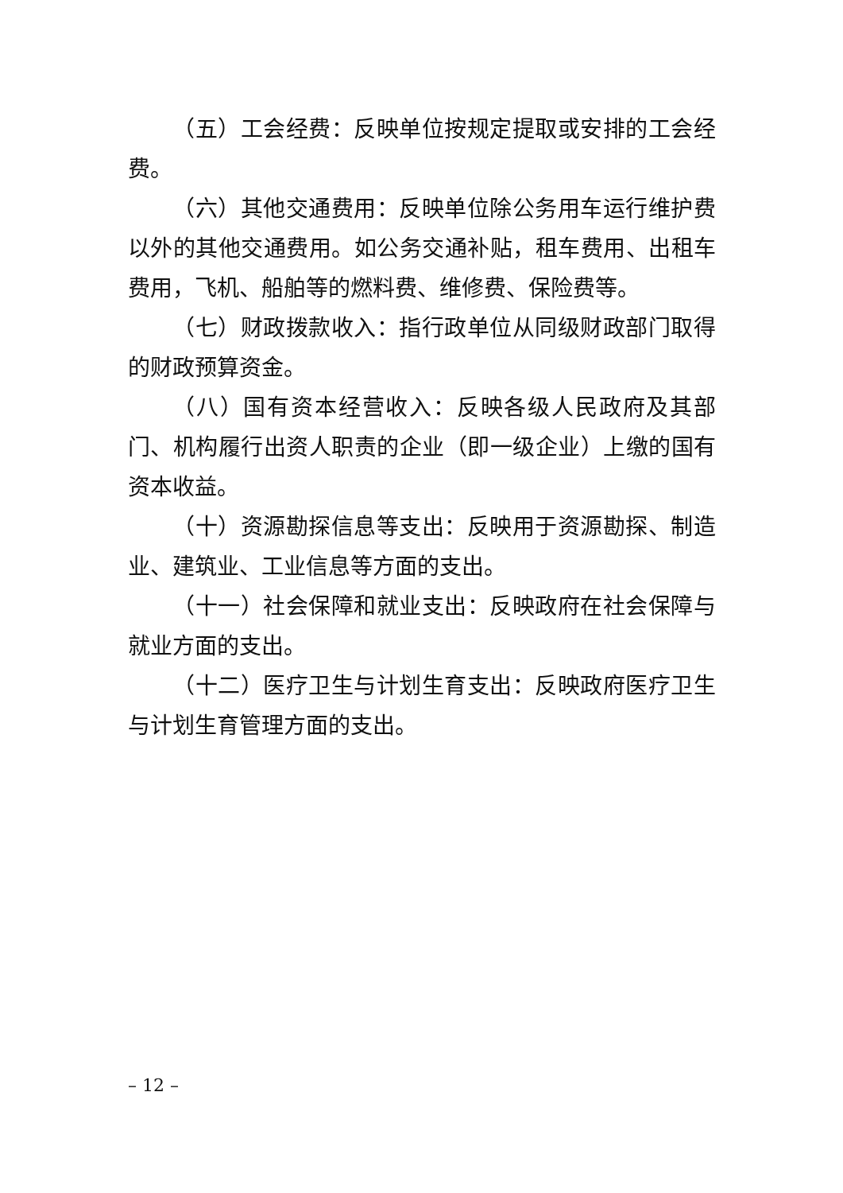（五）工会经费：反映单位按规定提取或安排的工会经费。
（六）其他交通费用：反映单位除公务用车运行维护费以外的其他交通费用。如公务交通补贴，租车费用、出租车费用，飞机、船舶等的燃料费、维修费、保险费等。
（七）财政拨款收入：指行政单位从同级财政部门取得的财政预算资金。
（八）国有资本经营收入：反映各级人民政府及其部门、机构履行出资人职责的企业（即一级企业）上缴的国有资本收益。
（十）资源勘探信息等支出：反映用于资源勘探、制造业、建筑业、工业信息等方面的支出。
（十一）社会保障和就业支出：反映政府在社会保障与就业方面的支出。
（十二）医疗卫生与计划生育支出：反映政府医疗卫生与计划生育管理方面的支出。
– 12 –